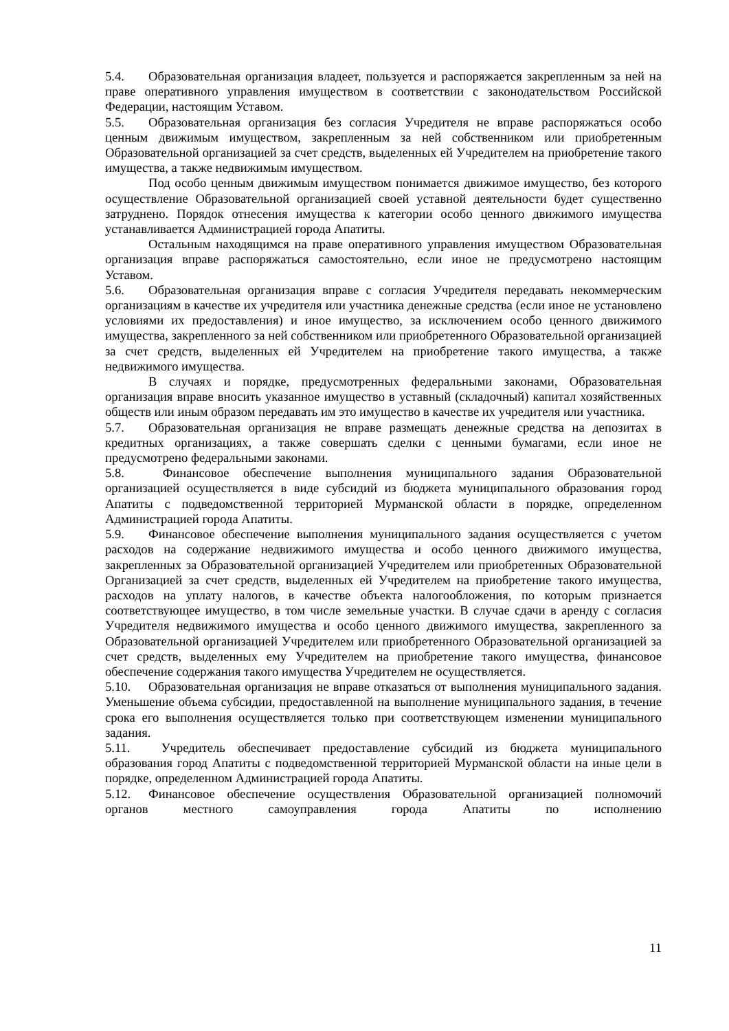5.4. Образовательная организация владеет, пользуется и распоряжается закрепленным за ней на праве оперативного управления имуществом в соответствии с законодательством Российской Федерации, настоящим Уставом.
5.5. Образовательная организация без согласия Учредителя не вправе распоряжаться особо ценным движимым имуществом, закрепленным за ней собственником или приобретенным Образовательной организацией за счет средств, выделенных ей Учредителем на приобретение такого имущества, а также недвижимым имуществом.
Под особо ценным движимым имуществом понимается движимое имущество, без которого осуществление Образовательной организацией своей уставной деятельности будет существенно затруднено. Порядок отнесения имущества к категории особо ценного движимого имущества устанавливается Администрацией города Апатиты.
Остальным находящимся на праве оперативного управления имуществом Образовательная организация вправе распоряжаться самостоятельно, если иное не предусмотрено настоящим Уставом.
5.6. Образовательная организация вправе с согласия Учредителя передавать некоммерческим организациям в качестве их учредителя или участника денежные средства (если иное не установлено условиями их предоставления) и иное имущество, за исключением особо ценного движимого имущества, закрепленного за ней собственником или приобретенного Образовательной организацией за счет средств, выделенных ей Учредителем на приобретение такого имущества, а также недвижимого имущества.
В случаях и порядке, предусмотренных федеральными законами, Образовательная организация вправе вносить указанное имущество в уставный (складочный) капитал хозяйственных обществ или иным образом передавать им это имущество в качестве их учредителя или участника.
5.7. Образовательная организация не вправе размещать денежные средства на депозитах в кредитных организациях, а также совершать сделки с ценными бумагами, если иное не предусмотрено федеральными законами.
5.8. Финансовое обеспечение выполнения муниципального задания Образовательной организацией осуществляется в виде субсидий из бюджета муниципального образования город Апатиты с подведомственной территорией Мурманской области в порядке, определенном Администрацией города Апатиты.
5.9. Финансовое обеспечение выполнения муниципального задания осуществляется с учетом расходов на содержание недвижимого имущества и особо ценного движимого имущества, закрепленных за Образовательной организацией Учредителем или приобретенных Образовательной Организацией за счет средств, выделенных ей Учредителем на приобретение такого имущества, расходов на уплату налогов, в качестве объекта налогообложения, по которым признается соответствующее имущество, в том числе земельные участки. В случае сдачи в аренду с согласия Учредителя недвижимого имущества и особо ценного движимого имущества, закрепленного за Образовательной организацией Учредителем или приобретенного Образовательной организацией за счет средств, выделенных ему Учредителем на приобретение такого имущества, финансовое обеспечение содержания такого имущества Учредителем не осуществляется.
5.10. Образовательная организация не вправе отказаться от выполнения муниципального задания. Уменьшение объема субсидии, предоставленной на выполнение муниципального задания, в течение срока его выполнения осуществляется только при соответствующем изменении муниципального задания.
5.11. Учредитель обеспечивает предоставление субсидий из бюджета муниципального образования город Апатиты с подведомственной территорией Мурманской области на иные цели в порядке, определенном Администрацией города Апатиты.
5.12. Финансовое обеспечение осуществления Образовательной организацией полномочий органов местного самоуправления города Апатиты по исполнению
11